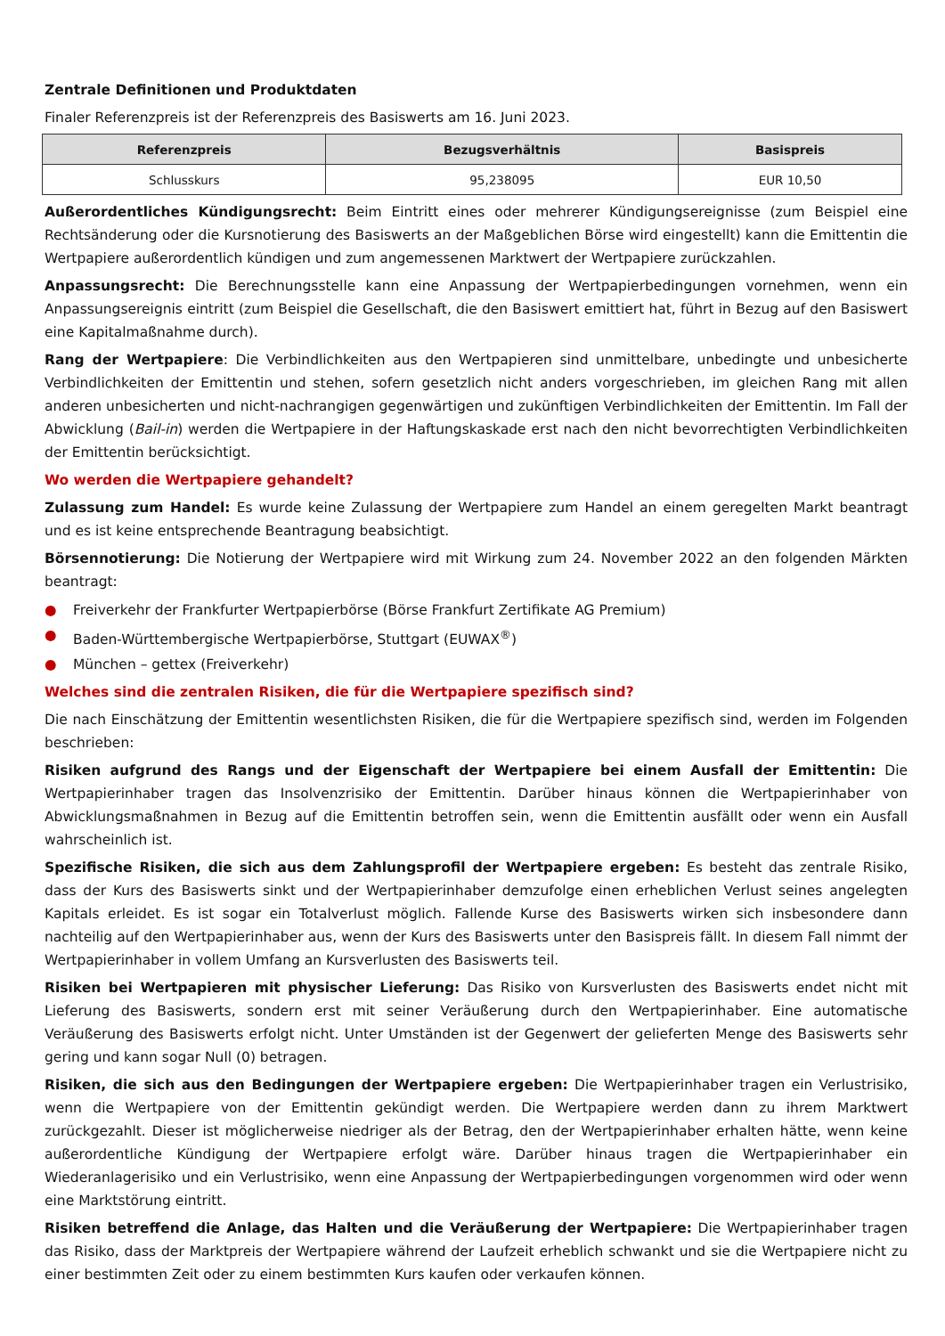Zentrale Definitionen und Produktdaten
Finaler Referenzpreis ist der Referenzpreis des Basiswerts am 16. Juni 2023.
| Referenzpreis | Bezugsverhältnis | Basispreis |
| --- | --- | --- |
| Schlusskurs | 95,238095 | EUR 10,50 |
Außerordentliches Kündigungsrecht: Beim Eintritt eines oder mehrerer Kündigungsereignisse (zum Beispiel eine Rechtsänderung oder die Kursnotierung des Basiswerts an der Maßgeblichen Börse wird eingestellt) kann die Emittentin die Wertpapiere außerordentlich kündigen und zum angemessenen Marktwert der Wertpapiere zurückzahlen.
Anpassungsrecht: Die Berechnungsstelle kann eine Anpassung der Wertpapierbedingungen vornehmen, wenn ein Anpassungsereignis eintritt (zum Beispiel die Gesellschaft, die den Basiswert emittiert hat, führt in Bezug auf den Basiswert eine Kapitalmaßnahme durch).
Rang der Wertpapiere: Die Verbindlichkeiten aus den Wertpapieren sind unmittelbare, unbedingte und unbesicherte Verbindlichkeiten der Emittentin und stehen, sofern gesetzlich nicht anders vorgeschrieben, im gleichen Rang mit allen anderen unbesicherten und nicht-nachrangigen gegenwärtigen und zukünftigen Verbindlichkeiten der Emittentin. Im Fall der Abwicklung (Bail-in) werden die Wertpapiere in der Haftungskaskade erst nach den nicht bevorrechtigten Verbindlichkeiten der Emittentin berücksichtigt.
Wo werden die Wertpapiere gehandelt?
Zulassung zum Handel: Es wurde keine Zulassung der Wertpapiere zum Handel an einem geregelten Markt beantragt und es ist keine entsprechende Beantragung beabsichtigt.
Börsennotierung: Die Notierung der Wertpapiere wird mit Wirkung zum 24. November 2022 an den folgenden Märkten beantragt:
● Freiverkehr der Frankfurter Wertpapierbörse (Börse Frankfurt Zertifikate AG Premium)
● Baden-Württembergische Wertpapierbörse, Stuttgart (EUWAX<sup>®</sup>)
● München – gettex (Freiverkehr)
Welches sind die zentralen Risiken, die für die Wertpapiere spezifisch sind?
Die nach Einschätzung der Emittentin wesentlichsten Risiken, die für die Wertpapiere spezifisch sind, werden im Folgenden beschrieben:
Risiken aufgrund des Rangs und der Eigenschaft der Wertpapiere bei einem Ausfall der Emittentin: Die Wertpapierinhaber tragen das Insolvenzrisiko der Emittentin. Darüber hinaus können die Wertpapierinhaber von Abwicklungsmaßnahmen in Bezug auf die Emittentin betroffen sein, wenn die Emittentin ausfällt oder wenn ein Ausfall wahrscheinlich ist.
Spezifische Risiken, die sich aus dem Zahlungsprofil der Wertpapiere ergeben: Es besteht das zentrale Risiko, dass der Kurs des Basiswerts sinkt und der Wertpapierinhaber demzufolge einen erheblichen Verlust seines angelegten Kapitals erleidet. Es ist sogar ein Totalverlust möglich. Fallende Kurse des Basiswerts wirken sich insbesondere dann nachteilig auf den Wertpapierinhaber aus, wenn der Kurs des Basiswerts unter den Basispreis fällt. In diesem Fall nimmt der Wertpapierinhaber in vollem Umfang an Kursverlusten des Basiswerts teil.
Risiken bei Wertpapieren mit physischer Lieferung: Das Risiko von Kursverlusten des Basiswerts endet nicht mit Lieferung des Basiswerts, sondern erst mit seiner Veräußerung durch den Wertpapierinhaber. Eine automatische Veräußerung des Basiswerts erfolgt nicht. Unter Umständen ist der Gegenwert der gelieferten Menge des Basiswerts sehr gering und kann sogar Null (0) betragen.
Risiken, die sich aus den Bedingungen der Wertpapiere ergeben: Die Wertpapierinhaber tragen ein Verlustrisiko, wenn die Wertpapiere von der Emittentin gekündigt werden. Die Wertpapiere werden dann zu ihrem Marktwert zurückgezahlt. Dieser ist möglicherweise niedriger als der Betrag, den der Wertpapierinhaber erhalten hätte, wenn keine außerordentliche Kündigung der Wertpapiere erfolgt wäre. Darüber hinaus tragen die Wertpapierinhaber ein Wiederanlagerisiko und ein Verlustrisiko, wenn eine Anpassung der Wertpapierbedingungen vorgenommen wird oder wenn eine Marktstörung eintritt.
Risiken betreffend die Anlage, das Halten und die Veräußerung der Wertpapiere: Die Wertpapierinhaber tragen das Risiko, dass der Marktpreis der Wertpapiere während der Laufzeit erheblich schwankt und sie die Wertpapiere nicht zu einer bestimmten Zeit oder zu einem bestimmten Kurs kaufen oder verkaufen können.